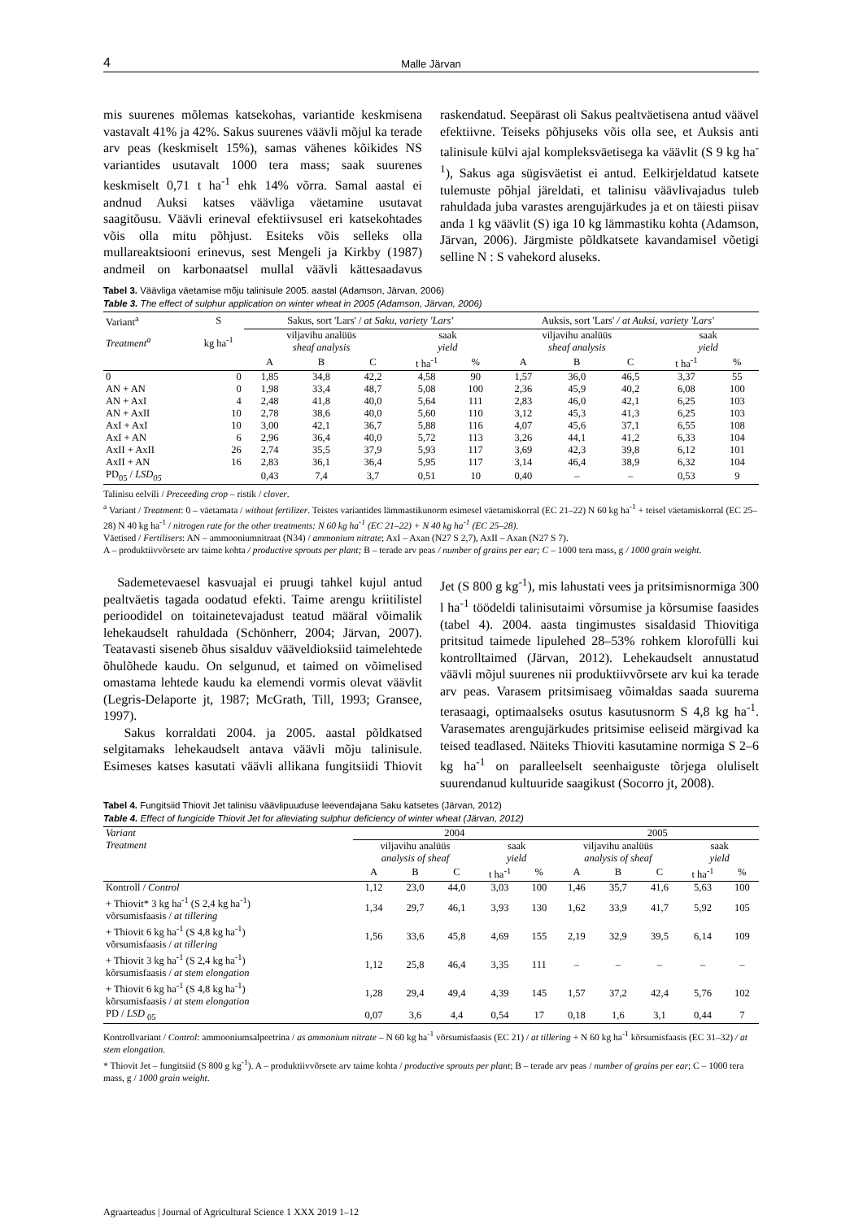4 Malle Järvan
mis suurenes mõlemas katsekohas, variantide keskmisena vastavalt 41% ja 42%. Sakus suurenes väävli mõjul ka terade arv peas (keskmiselt 15%), samas vähenes kõikides NS variantides usutavalt 1000 tera mass; saak suurenes keskmiselt 0,71 t ha<sup>-1</sup> ehk 14% võrra. Samal aastal ei andnud Auksi katses väävliga väetamine usutavat saagitõusu. Väävli erineval efektiivsusel eri katsekohtades võis olla mitu põhjust. Esiteks võis selleks olla mullareaktsiooni erinevus, sest Mengeli ja Kirkby (1987) andmeil on karbonaatsel mullal väävli kättesaadavus raskendatud. Seepärast oli Sakus pealtväetisena antud väävel efektiivne. Teiseks põhjuseks võis olla see, et Auksis anti talinisule külvi ajal kompleksväetisega ka väävlit (S 9 kg ha<sup>-1</sup>), Sakus aga sügisväetist ei antud. Eelkirjeldatud katsete tulemuste põhjal järeldati, et talinisu väävlivajadus tuleb rahuldada juba varastes arengujärkudes ja et on täiesti piisav anda 1 kg väävlit (S) iga 10 kg lämmastiku kohta (Adamson, Järvan, 2006). Järgmiste põldkatsete kavandamisel võetigi selline N : S vahekord aluseks.
Tabel 3. Väävliga väetamise mõju talinisule 2005. aastal (Adamson, Järvan, 2006)
Table 3. The effect of sulphur application on winter wheat in 2005 (Adamson, Järvan, 2006)
| Variant<sup>a</sup> | S | Sakus, sort 'Lars' / at Saku, variety 'Lars' | | | | | Auksis, sort 'Lars' / at Auksi, variety 'Lars' | | | | |
| Treatment<sup>a</sup> | kg ha<sup>-1</sup> | viljavihu analüüs sheaf analysis | | | saak yield | | viljavihu analüüs sheaf analysis | | | saak yield | |
| | | A | B | C | t ha<sup>-1</sup> | % | A | B | C | t ha<sup>-1</sup> | % |
| 0 | 0 | 1,85 | 34,8 | 42,2 | 4,58 | 90 | 1,57 | 36,0 | 46,5 | 3,37 | 55 |
| AN + AN | 0 | 1,98 | 33,4 | 48,7 | 5,08 | 100 | 2,36 | 45,9 | 40,2 | 6,08 | 100 |
| AN + AxI | 4 | 2,48 | 41,8 | 40,0 | 5,64 | 111 | 2,83 | 46,0 | 42,1 | 6,25 | 103 |
| AN + AxII | 10 | 2,78 | 38,6 | 40,0 | 5,60 | 110 | 3,12 | 45,3 | 41,3 | 6,25 | 103 |
| AxI + AxI | 10 | 3,00 | 42,1 | 36,7 | 5,88 | 116 | 4,07 | 45,6 | 37,1 | 6,55 | 108 |
| AxI + AN | 6 | 2,96 | 36,4 | 40,0 | 5,72 | 113 | 3,26 | 44,1 | 41,2 | 6,33 | 104 |
| AxII + AxII | 26 | 2,74 | 35,5 | 37,9 | 5,93 | 117 | 3,69 | 42,3 | 39,8 | 6,12 | 101 |
| AxII + AN | 16 | 2,83 | 36,1 | 36,4 | 5,95 | 117 | 3,14 | 46,4 | 38,9 | 6,32 | 104 |
| PD<sub>05</sub> / LSD<sub>05</sub> | | 0,43 | 7,4 | 3,7 | 0,51 | 10 | 0,40 | – | – | 0,53 | 9 |
Talinisu eelvili / Preceeding crop – ristik / clover.
<sup>a</sup> Variant / Treatment: 0 – väetamata / without fertilizer. Teistes variantides lämmastikunorm esimesel väetamiskorral (EC 21–22) N 60 kg ha<sup>-1</sup> + teisel väetamiskorral (EC 25–28) N 40 kg ha<sup>-1</sup> / nitrogen rate for the other treatments: N 60 kg ha<sup>-1</sup> (EC 21–22) + N 40 kg ha<sup>-1</sup> (EC 25–28).
Väetised / Fertilisers: AN – ammooniumnitraat (N34) / ammonium nitrate; AxI – Axan (N27 S 2,7), AxII – Axan (N27 S 7).
A – produktiivvõrsete arv taime kohta / productive sprouts per plant; B – terade arv peas / number of grains per ear; C – 1000 tera mass, g / 1000 grain weight.
Sademetevaesel kasvuajal ei pruugi tahkel kujul antud pealtväetis tagada oodatud efekti. Taime arengu kriitilistel perioodidel on toitainetevajadust teatud määral võimalik lehekaudselt rahuldada (Schönherr, 2004; Järvan, 2007). Teatavasti siseneb õhus sisalduv vääveldioksiid taimelehtede õhulõhede kaudu. On selgunud, et taimed on võimelised omastama lehtede kaudu ka elemendi vormis olevat väävlit (Legris-Delaporte jt, 1987; McGrath, Till, 1993; Gransee, 1997).
Sakus korraldati 2004. ja 2005. aastal põldkatsed selgitamaks lehekaudselt antava väävli mõju talinisule. Esimeses katses kasutati väävli allikana fungitsiidi Thiovit Jet (S 800 g kg<sup>-1</sup>), mis lahustati vees ja pritsimisnormiga 300 l ha<sup>-1</sup> töödeldi talinisutaimi võrsumise ja kõrsumise faasides (tabel 4). 2004. aasta tingimustes sisaldasid Thiovitiga pritsitud taimede lipulehed 28–53% rohkem klorofülli kui kontrolltaimed (Järvan, 2012). Lehekaudselt annustatud väävli mõjul suurenes nii produktiivvõrsete arv kui ka terade arv peas. Varasem pritsimisaeg võimaldas saada suurema terasaagi, optimaalseks osutus kasutusnorm S 4,8 kg ha<sup>-1</sup>. Varasemates arengujärkudes pritsimise eeliseid märgivad ka teised teadlased. Näiteks Thioviti kasutamine normiga S 2–6 kg ha<sup>-1</sup> on paralleelselt seenhaiguste tõrjega oluliselt suurendanud kultuuride saagikust (Socorro jt, 2008).
Tabel 4. Fungitsiid Thiovit Jet talinisu väävlipuuduse leevendajana Saku katsetes (Järvan, 2012)
Table 4. Effect of fungicide Thiovit Jet for alleviating sulphur deficiency of winter wheat (Järvan, 2012)
| Variant | 2004 | | | | | 2005 | | | | |
| Treatment | viljavihu analüüs analysis of sheaf | | | saak yield | | viljavihu analüüs analysis of sheaf | | | saak yield | |
| | A | B | C | t ha<sup>-1</sup> | % | A | B | C | t ha<sup>-1</sup> | % |
| Kontroll / Control | 1,12 | 23,0 | 44,0 | 3,03 | 100 | 1,46 | 35,7 | 41,6 | 5,63 | 100 |
| + Thiovit* 3 kg ha<sup>-1</sup> (S 2,4 kg ha<sup>-1</sup>) võrsumisfaasis / at tillering | 1,34 | 29,7 | 46,1 | 3,93 | 130 | 1,62 | 33,9 | 41,7 | 5,92 | 105 |
| + Thiovit 6 kg ha<sup>-1</sup> (S 4,8 kg ha<sup>-1</sup>) võrsumisfaasis / at tillering | 1,56 | 33,6 | 45,8 | 4,69 | 155 | 2,19 | 32,9 | 39,5 | 6,14 | 109 |
| + Thiovit 3 kg ha<sup>-1</sup> (S 2,4 kg ha<sup>-1</sup>) kõrsumisfaasis / at stem elongation | 1,12 | 25,8 | 46,4 | 3,35 | 111 | – | – | – | – | – |
| + Thiovit 6 kg ha<sup>-1</sup> (S 4,8 kg ha<sup>-1</sup>) kõrsumisfaasis / at stem elongation | 1,28 | 29,4 | 49,4 | 4,39 | 145 | 1,57 | 37,2 | 42,4 | 5,76 | 102 |
| PD / LSD <sub>05</sub> | 0,07 | 3,6 | 4,4 | 0,54 | 17 | 0,18 | 1,6 | 3,1 | 0,44 | 7 |
Kontrollvariant / Control: ammooniumsalpeetrina / as ammonium nitrate – N 60 kg ha<sup>-1</sup> võrsumisfaasis (EC 21) / at tillering + N 60 kg ha<sup>-1</sup> kõrsumisfaasis (EC 31–32) / at stem elongation.
* Thiovit Jet – fungitsiid (S 800 g kg<sup>-1</sup>). A – produktiivvõrsete arv taime kohta / productive sprouts per plant; B – terade arv peas / number of grains per ear; C – 1000 tera mass, g / 1000 grain weight.
Agraarteadus | Journal of Agricultural Science 1 XXX 2019 1–12